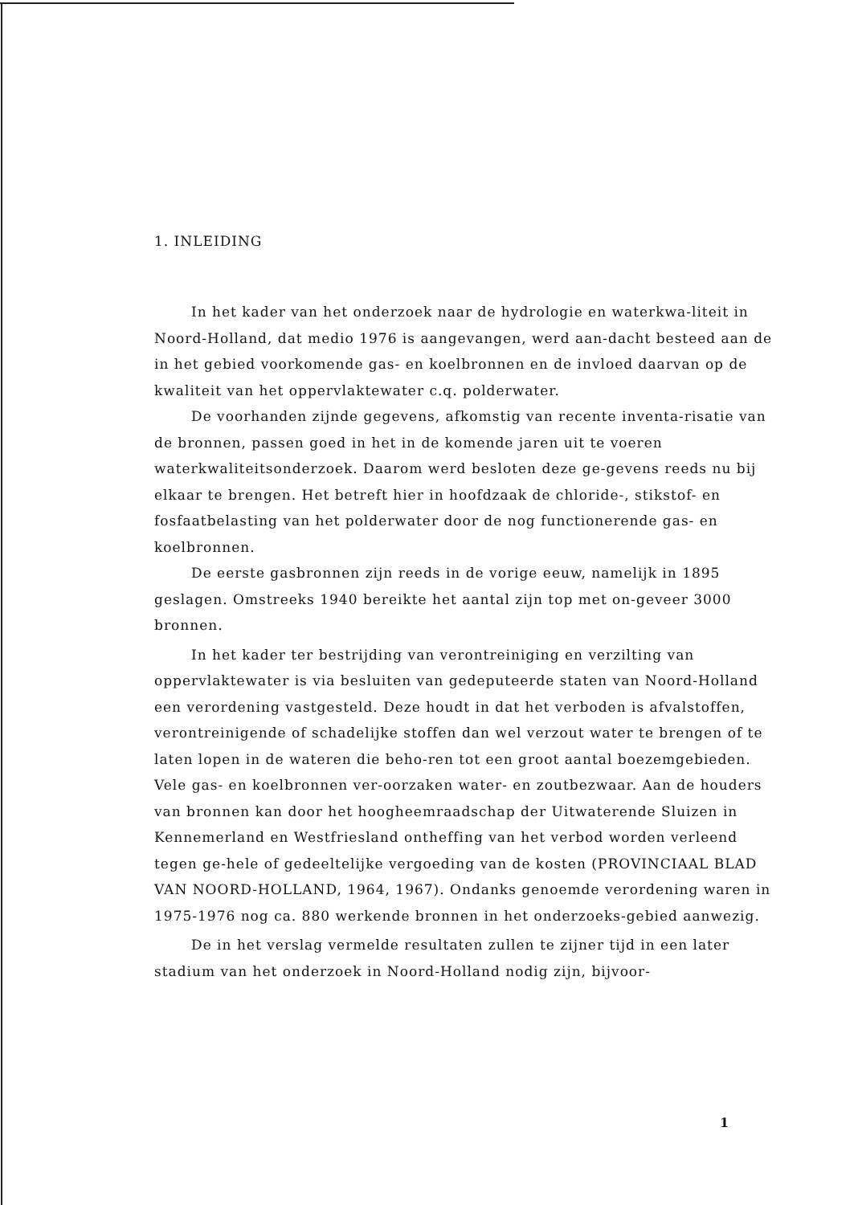1. INLEIDING
In het kader van het onderzoek naar de hydrologie en waterkwa-liteit in Noord-Holland, dat medio 1976 is aangevangen, werd aan-dacht besteed aan de in het gebied voorkomende gas- en koelbronnen en de invloed daarvan op de kwaliteit van het oppervlaktewater c.q. polderwater.
De voorhanden zijnde gegevens, afkomstig van recente inventa-risatie van de bronnen, passen goed in het in de komende jaren uit te voeren waterkwaliteitsonderzoek. Daarom werd besloten deze ge-gevens reeds nu bij elkaar te brengen. Het betreft hier in hoofdzaak de chloride-, stikstof- en fosfaatbelasting van het polderwater door de nog functionerende gas- en koelbronnen.
De eerste gasbronnen zijn reeds in de vorige eeuw, namelijk in 1895 geslagen. Omstreeks 1940 bereikte het aantal zijn top met on-geveer 3000 bronnen.
In het kader ter bestrijding van verontreiniging en verzilting van oppervlaktewater is via besluiten van gedeputeerde staten van Noord-Holland een verordening vastgesteld. Deze houdt in dat het verboden is afvalstoffen, verontreinigende of schadelijke stoffen dan wel verzout water te brengen of te laten lopen in de wateren die beho-ren tot een groot aantal boezemgebieden. Vele gas- en koelbronnen ver-oorzaken water- en zoutbezwaar. Aan de houders van bronnen kan door het hoogheemraadschap der Uitwaterende Sluizen in Kennemerland en Westfriesland ontheffing van het verbod worden verleend tegen ge-hele of gedeeltelijke vergoeding van de kosten (PROVINCIAAL BLAD VAN NOORD-HOLLAND, 1964, 1967). Ondanks genoemde verordening waren in 1975-1976 nog ca. 880 werkende bronnen in het onderzoeks-gebied aanwezig.
De in het verslag vermelde resultaten zullen te zijner tijd in een later stadium van het onderzoek in Noord-Holland nodig zijn, bijvoor-
1